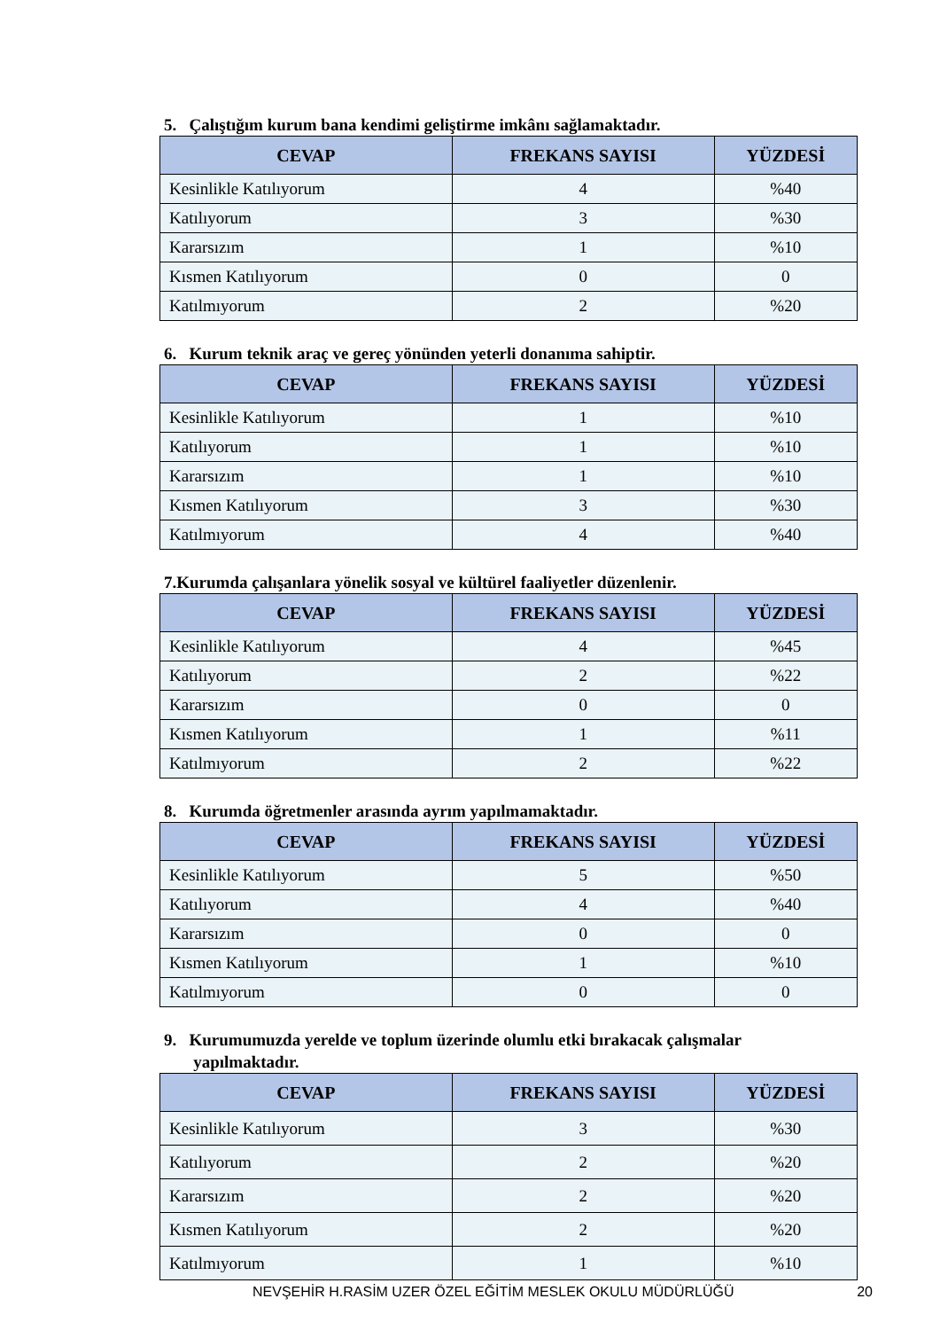5. Çalıştığım kurum bana kendimi geliştirme imkânı sağlamaktadır.
| CEVAP | FREKANS SAYISI | YÜZDESİ |
| --- | --- | --- |
| Kesinlikle Katılıyorum | 4 | %40 |
| Katılıyorum | 3 | %30 |
| Kararsızım | 1 | %10 |
| Kısmen Katılıyorum | 0 | 0 |
| Katılmıyorum | 2 | %20 |
6. Kurum teknik araç ve gereç yönünden yeterli donanıma sahiptir.
| CEVAP | FREKANS SAYISI | YÜZDESİ |
| --- | --- | --- |
| Kesinlikle Katılıyorum | 1 | %10 |
| Katılıyorum | 1 | %10 |
| Kararsızım | 1 | %10 |
| Kısmen Katılıyorum | 3 | %30 |
| Katılmıyorum | 4 | %40 |
7.Kurumda çalışanlara yönelik sosyal ve kültürel faaliyetler düzenlenir.
| CEVAP | FREKANS SAYISI | YÜZDESİ |
| --- | --- | --- |
| Kesinlikle Katılıyorum | 4 | %45 |
| Katılıyorum | 2 | %22 |
| Kararsızım | 0 | 0 |
| Kısmen Katılıyorum | 1 | %11 |
| Katılmıyorum | 2 | %22 |
8. Kurumda öğretmenler arasında ayrım yapılmamaktadır.
| CEVAP | FREKANS SAYISI | YÜZDESİ |
| --- | --- | --- |
| Kesinlikle Katılıyorum | 5 | %50 |
| Katılıyorum | 4 | %40 |
| Kararsızım | 0 | 0 |
| Kısmen Katılıyorum | 1 | %10 |
| Katılmıyorum | 0 | 0 |
9. Kurumumuzda yerelde ve toplum üzerinde olumlu etki bırakacak çalışmalar
yapılmaktadır.
| CEVAP | FREKANS SAYISI | YÜZDESİ |
| --- | --- | --- |
| Kesinlikle Katılıyorum | 3 | %30 |
| Katılıyorum | 2 | %20 |
| Kararsızım | 2 | %20 |
| Kısmen Katılıyorum | 2 | %20 |
| Katılmıyorum | 1 | %10 |
NEVŞEHİR H.RASİM UZER ÖZEL EĞİTİM MESLEK OKULU MÜDÜRLÜĞÜ 20